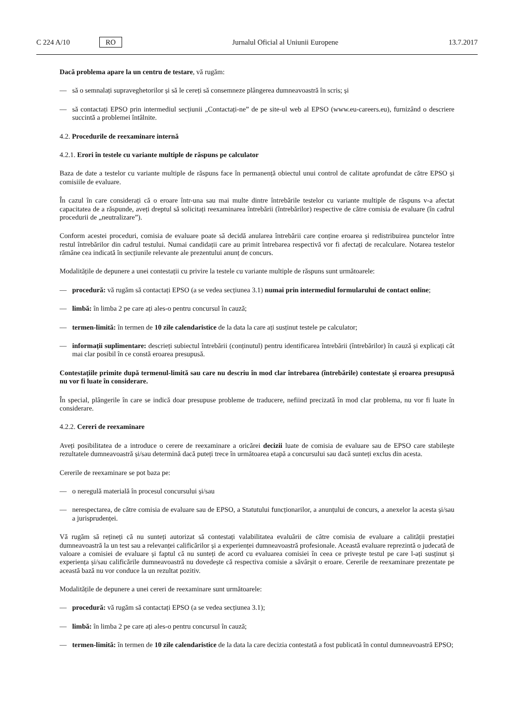C 224 A/10 RO Jurnalul Oficial al Uniunii Europene 13.7.2017
Dacă problema apare la un centru de testare, vă rugăm:
— să o semnalați supraveghetorilor și să le cereți să consemneze plângerea dumneavoastră în scris; și
— să contactați EPSO prin intermediul secțiunii „Contactați-ne” de pe site-ul web al EPSO (www.eu-careers.eu), furnizând o descriere succintă a problemei întâlnite.
4.2. Procedurile de reexaminare internă
4.2.1. Erori în testele cu variante multiple de răspuns pe calculator
Baza de date a testelor cu variante multiple de răspuns face în permanență obiectul unui control de calitate aprofundat de către EPSO și comisiile de evaluare.
În cazul în care considerați că o eroare într-una sau mai multe dintre întrebările testelor cu variante multiple de răspuns v-a afectat capacitatea de a răspunde, aveți dreptul să solicitați reexaminarea întrebării (întrebărilor) respective de către comisia de evaluare (în cadrul procedurii de „neutralizare”).
Conform acestei proceduri, comisia de evaluare poate să decidă anularea întrebării care conține eroarea și redistribuirea punctelor între restul întrebărilor din cadrul testului. Numai candidații care au primit întrebarea respectivă vor fi afectați de recalculare. Notarea testelor rămâne cea indicată în secțiunile relevante ale prezentului anunț de concurs.
Modalitățile de depunere a unei contestații cu privire la testele cu variante multiple de răspuns sunt următoarele:
— procedură: vă rugăm să contactați EPSO (a se vedea secțiunea 3.1) numai prin intermediul formularului de contact online;
— limbă: în limba 2 pe care ați ales-o pentru concursul în cauză;
— termen-limită: în termen de 10 zile calendaristice de la data la care ați susținut testele pe calculator;
— informații suplimentare: descrieți subiectul întrebării (conținutul) pentru identificarea întrebării (întrebărilor) în cauză și explicați cât mai clar posibil în ce constă eroarea presupusă.
Contestațiile primite după termenul-limită sau care nu descriu în mod clar întrebarea (întrebările) contestate și eroarea presupusă nu vor fi luate în considerare.
În special, plângerile în care se indică doar presupuse probleme de traducere, nefiind precizată în mod clar problema, nu vor fi luate în considerare.
4.2.2. Cereri de reexaminare
Aveți posibilitatea de a introduce o cerere de reexaminare a oricărei decizii luate de comisia de evaluare sau de EPSO care stabilește rezultatele dumneavoastră și/sau determină dacă puteți trece în următoarea etapă a concursului sau dacă sunteți exclus din acesta.
Cererile de reexaminare se pot baza pe:
— o neregulă materială în procesul concursului și/sau
— nerespectarea, de către comisia de evaluare sau de EPSO, a Statutului funcționarilor, a anunțului de concurs, a anexelor la acesta și/sau a jurisprudenței.
Vă rugăm să rețineți că nu sunteți autorizat să contestați valabilitatea evaluării de către comisia de evaluare a calității prestației dumneavoastră la un test sau a relevanței calificărilor și a experienței dumneavoastră profesionale. Această evaluare reprezintă o judecată de valoare a comisiei de evaluare și faptul că nu sunteți de acord cu evaluarea comisiei în ceea ce privește testul pe care l-ați susținut și experiența și/sau calificările dumneavoastră nu dovedește că respectiva comisie a săvârșit o eroare. Cererile de reexaminare prezentate pe această bază nu vor conduce la un rezultat pozitiv.
Modalitățile de depunere a unei cereri de reexaminare sunt următoarele:
— procedură: vă rugăm să contactați EPSO (a se vedea secțiunea 3.1);
— limbă: în limba 2 pe care ați ales-o pentru concursul în cauză;
— termen-limită: în termen de 10 zile calendaristice de la data la care decizia contestată a fost publicată în contul dumneavoastră EPSO;